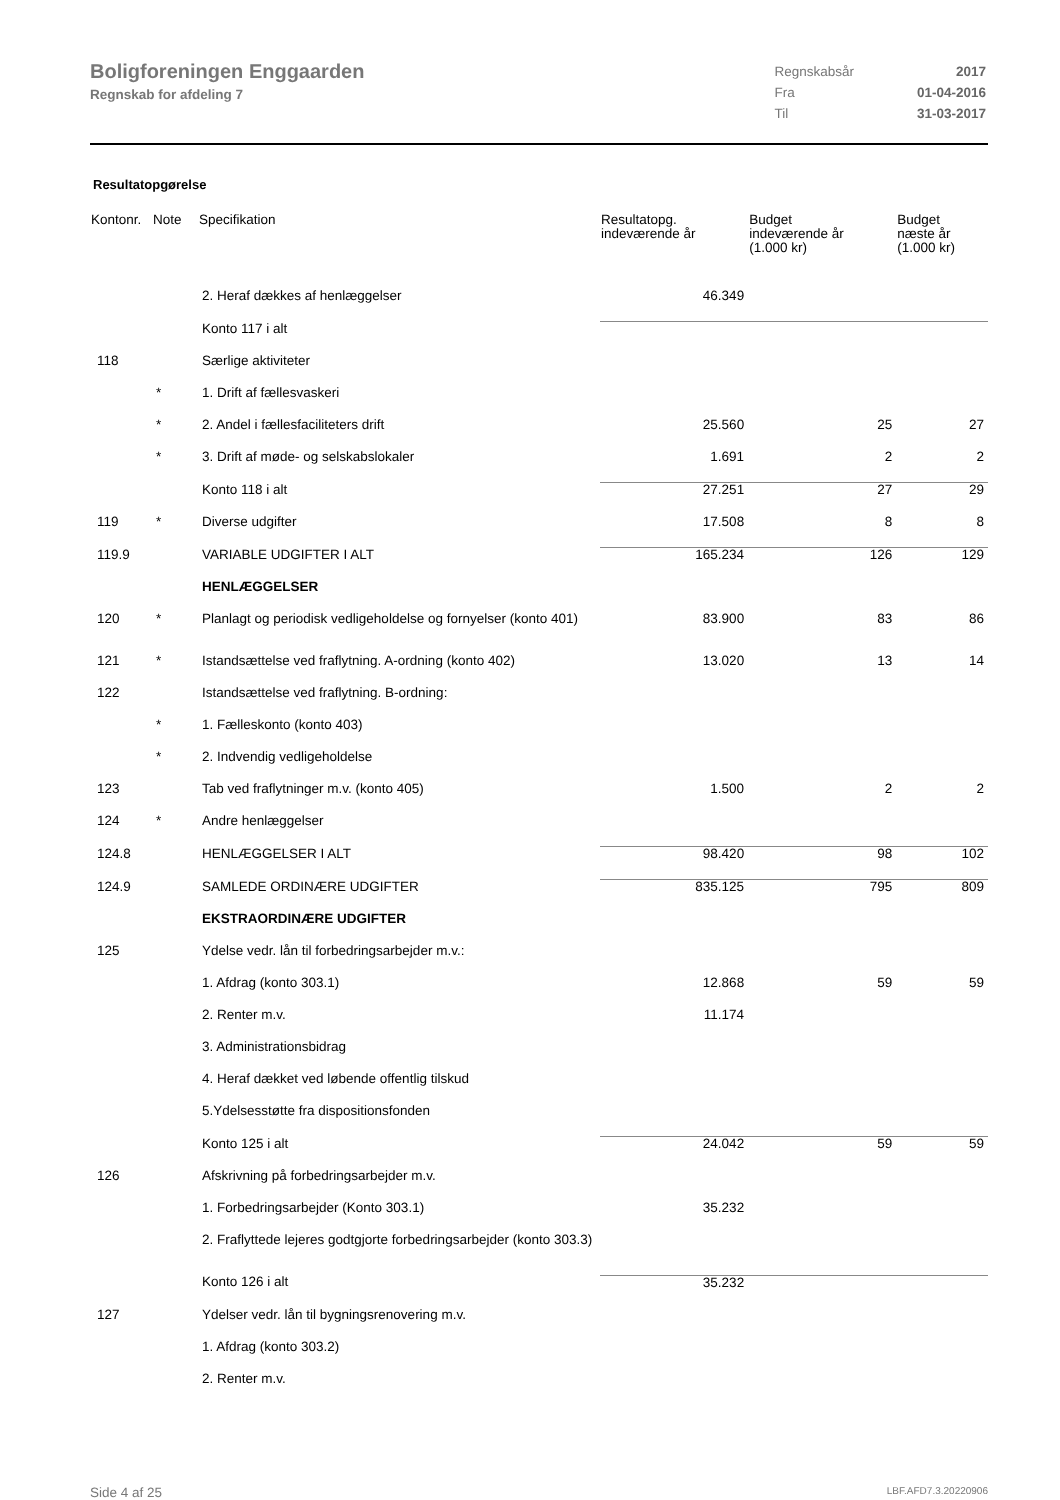Boligforeningen Enggaarden
Regnskab for afdeling 7
| Regnskabsår | 2017 |
| Fra | 01-04-2016 |
| Til | 31-03-2017 |
Resultatopgørelse
| Kontonr. | Note | Specifikation | Resultatopg. indeværende år | Budget indeværende år (1.000 kr) | Budget næste år (1.000 kr) |
| --- | --- | --- | --- | --- | --- |
| | | 2. Heraf dækkes af henlæggelser | 46.349 | | |
| | | Konto 117 i alt | | | |
| 118 | | Særlige aktiviteter | | | |
| | * | 1. Drift af fællesvaskeri | | | |
| | * | 2. Andel i fællesfaciliteters drift | 25.560 | 25 | 27 |
| | * | 3. Drift af møde- og selskabslokaler | 1.691 | 2 | 2 |
| | | Konto 118 i alt | 27.251 | 27 | 29 |
| 119 | * | Diverse udgifter | 17.508 | 8 | 8 |
| 119.9 | | VARIABLE UDGIFTER I ALT | 165.234 | 126 | 129 |
| | | HENLÆGGELSER | | | |
| 120 | * | Planlagt og periodisk vedligeholdelse og fornyelser (konto 401) | 83.900 | 83 | 86 |
| 121 | * | Istandsættelse ved fraflytning. A-ordning (konto 402) | 13.020 | 13 | 14 |
| 122 | | Istandsættelse ved fraflytning. B-ordning: | | | |
| | * | 1. Fælleskonto (konto 403) | | | |
| | * | 2. Indvendig vedligeholdelse | | | |
| 123 | | Tab ved fraflytninger m.v. (konto 405) | 1.500 | 2 | 2 |
| 124 | * | Andre henlæggelser | | | |
| 124.8 | | HENLÆGGELSER I ALT | 98.420 | 98 | 102 |
| 124.9 | | SAMLEDE ORDINÆRE UDGIFTER | 835.125 | 795 | 809 |
| | | EKSTRAORDINÆRE UDGIFTER | | | |
| 125 | | Ydelse vedr. lån til forbedringsarbejder m.v.: | | | |
| | | 1. Afdrag (konto 303.1) | 12.868 | 59 | 59 |
| | | 2. Renter m.v. | 11.174 | | |
| | | 3. Administrationsbidrag | | | |
| | | 4. Heraf dækket ved løbende offentlig tilskud | | | |
| | | 5.Ydelsesstøtte fra dispositionsfonden | | | |
| | | Konto 125 i alt | 24.042 | 59 | 59 |
| 126 | | Afskrivning på forbedringsarbejder m.v. | | | |
| | | 1. Forbedringsarbejder (Konto 303.1) | 35.232 | | |
| | | 2. Fraflyttede lejeres godtgjorte forbedringsarbejder (konto 303.3) | | | |
| | | Konto 126 i alt | 35.232 | | |
| 127 | | Ydelser vedr. lån til bygningsrenovering m.v. | | | |
| | | 1. Afdrag (konto 303.2) | | | |
| | | 2. Renter m.v. | | | |
Side 4 af 25 LBF.AFD7.3.20220906